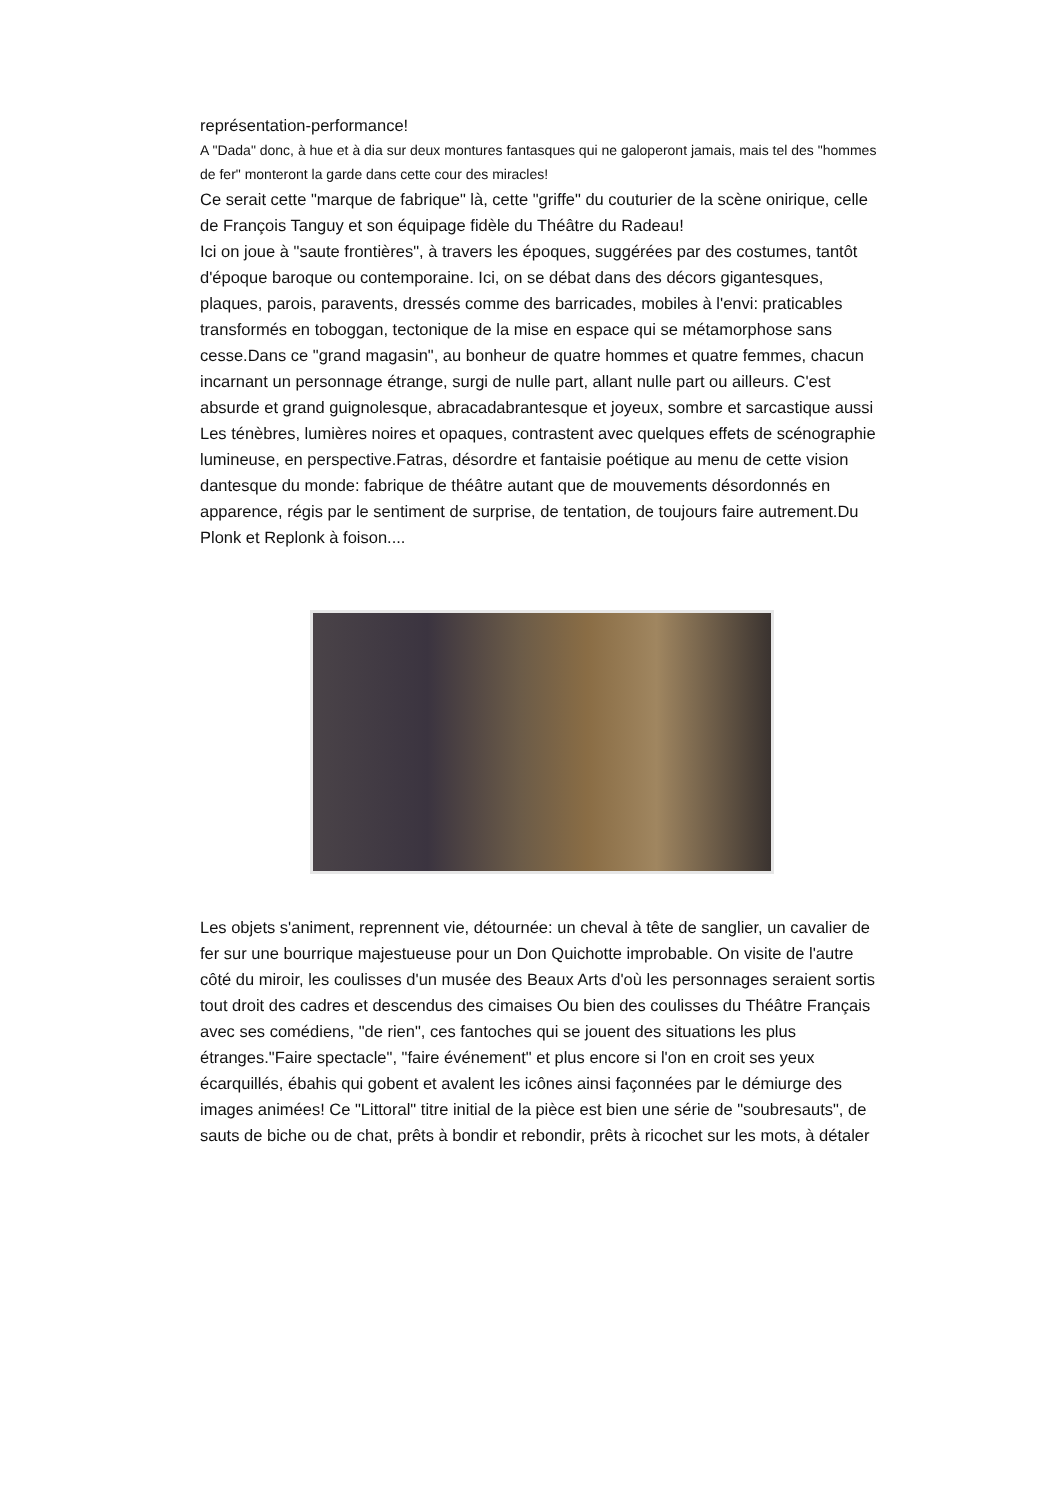représentation-performance!
A "Dada" donc, à hue et à dia sur deux montures fantasques qui ne galoperont jamais, mais tel des "hommes de fer" monteront la garde dans cette cour des miracles!
Ce serait cette "marque de fabrique" là, cette "griffe" du couturier de la scène onirique, celle de François Tanguy et son équipage fidèle du Théâtre du Radeau!
Ici on joue à "saute frontières", à travers les époques, suggérées par des costumes, tantôt d'époque baroque ou contemporaine. Ici, on se débat dans des décors gigantesques, plaques, parois, paravents, dressés comme des barricades, mobiles à l'envi: praticables transformés en toboggan, tectonique de la mise en espace qui se métamorphose sans cesse.Dans ce "grand magasin", au bonheur de quatre hommes et quatre femmes, chacun incarnant un personnage étrange, surgi de nulle part, allant nulle part ou ailleurs. C'est absurde et grand guignolesque, abracadabrantesque et joyeux, sombre et sarcastique aussi
Les ténèbres, lumières noires et opaques, contrastent avec quelques effets de scénographie lumineuse, en perspective.Fatras, désordre et fantaisie poétique au menu de cette vision dantesque du monde: fabrique de théâtre autant que de mouvements désordonnés en apparence, régis par le sentiment de surprise, de tentation, de toujours faire autrement.Du Plonk et Replonk à foison....
Les objets s'animent, reprennent vie, détournée: un cheval à tête de sanglier, un cavalier de fer sur une bourrique majestueuse pour un Don Quichotte improbable. On visite de l'autre côté du miroir, les coulisses d'un musée des Beaux Arts d'où les personnages seraient sortis tout droit des cadres et descendus des cimaises Ou bien des coulisses du Théâtre Français avec ses comédiens, "de rien", ces fantoches qui se jouent des situations les plus étranges."Faire spectacle", "faire événement" et plus encore si l'on en croit ses yeux écarquillés, ébahis qui gobent et avalent les icônes ainsi façonnées par le démiurge des images animées! Ce "Littoral" titre initial de la pièce est bien une série de "soubresauts", de sauts de biche ou de chat, prêts à bondir et rebondir, prêts à ricochet sur les mots, à détaler